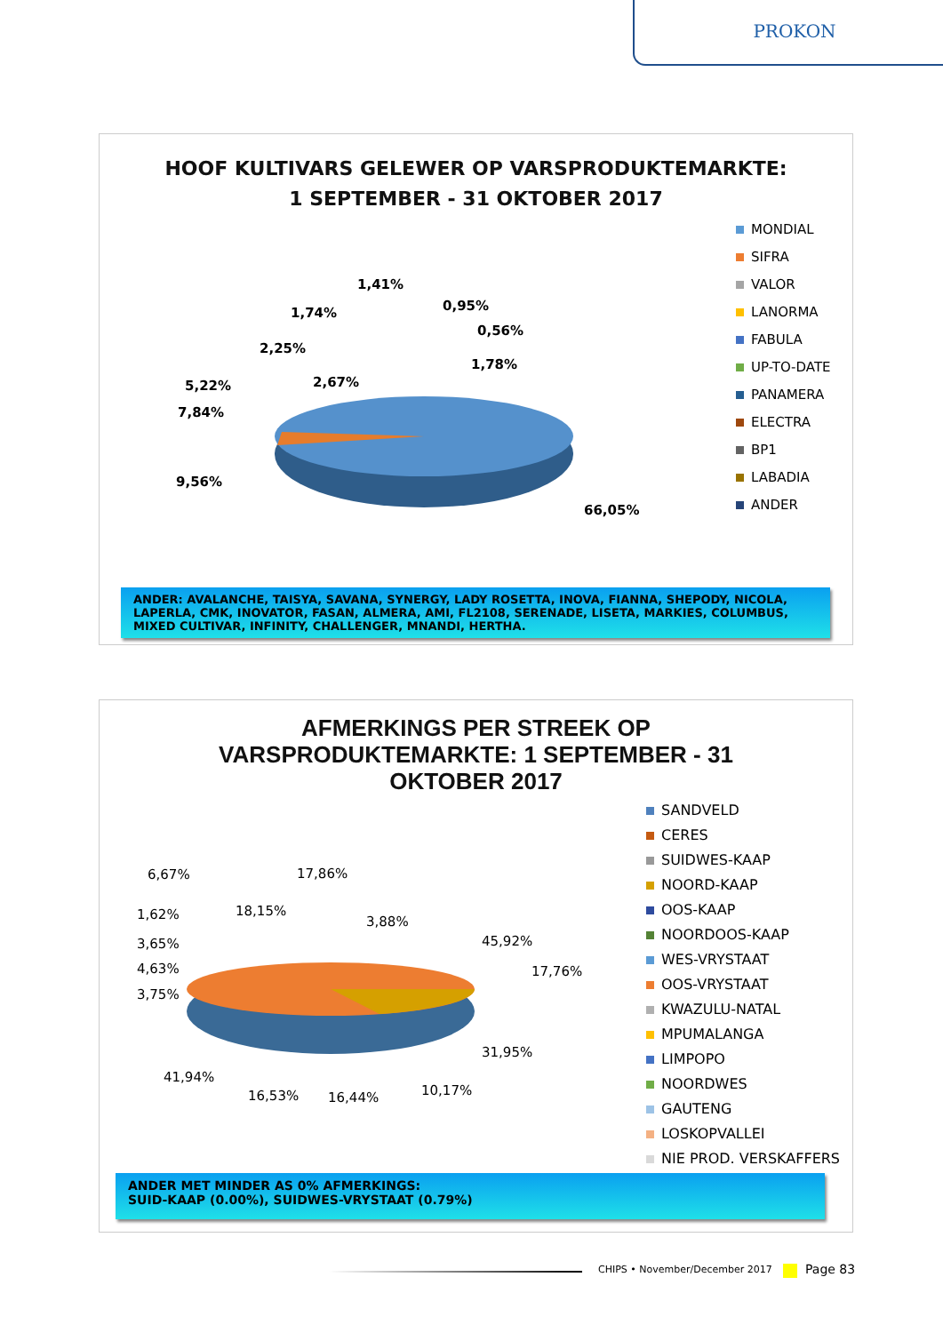PROKON
HOOF KULTIVARS GELEWER OP VARSPRODUKTEMARKTE:
1 SEPTEMBER - 31 OKTOBER 2017
1,41%
1,74% 0,95%
0,56%
2,25%
1,78%
5,22% 2,67%
7,84%
9,56%
66,05%
MONDIAL
SIFRA
VALOR
LANORMA
FABULA
UP-TO-DATE
PANAMERA
ELECTRA
BP1
LABADIA
ANDER
ANDER: AVALANCHE, TAISYA, SAVANA, SYNERGY, LADY ROSETTA, INOVA, FIANNA, SHEPODY, NICOLA, LAPERLA, CMK, INOVATOR, FASAN, ALMERA, AMI, FL2108, SERENADE, LISETA, MARKIES, COLUMBUS, MIXED CULTIVAR, INFINITY, CHALLENGER, MNANDI, HERTHA.
AFMERKINGS PER STREEK OP
VARSPRODUKTEMARKTE: 1 SEPTEMBER - 31
OKTOBER 2017
6,67% 17,86%
18,15%
1,62% 3,88%
3,65% 45,92%
4,63% 17,76%
3,75%
31,95%
41,94%
16,53% 16,44% 10,17%
SANDVELD
CERES
SUIDWES-KAAP
NOORD-KAAP
OOS-KAAP
NOORDOOS-KAAP
WES-VRYSTAAT
OOS-VRYSTAAT
KWAZULU-NATAL
MPUMALANGA
LIMPOPO
NOORDWES
GAUTENG
LOSKOPVALLEI
NIE PROD. VERSKAFFERS
ANDER MET MINDER AS 0% AFMERKINGS:
SUID-KAAP (0.00%), SUIDWES-VRYSTAAT (0.79%)
CHIPS • November/December 2017 Page 83